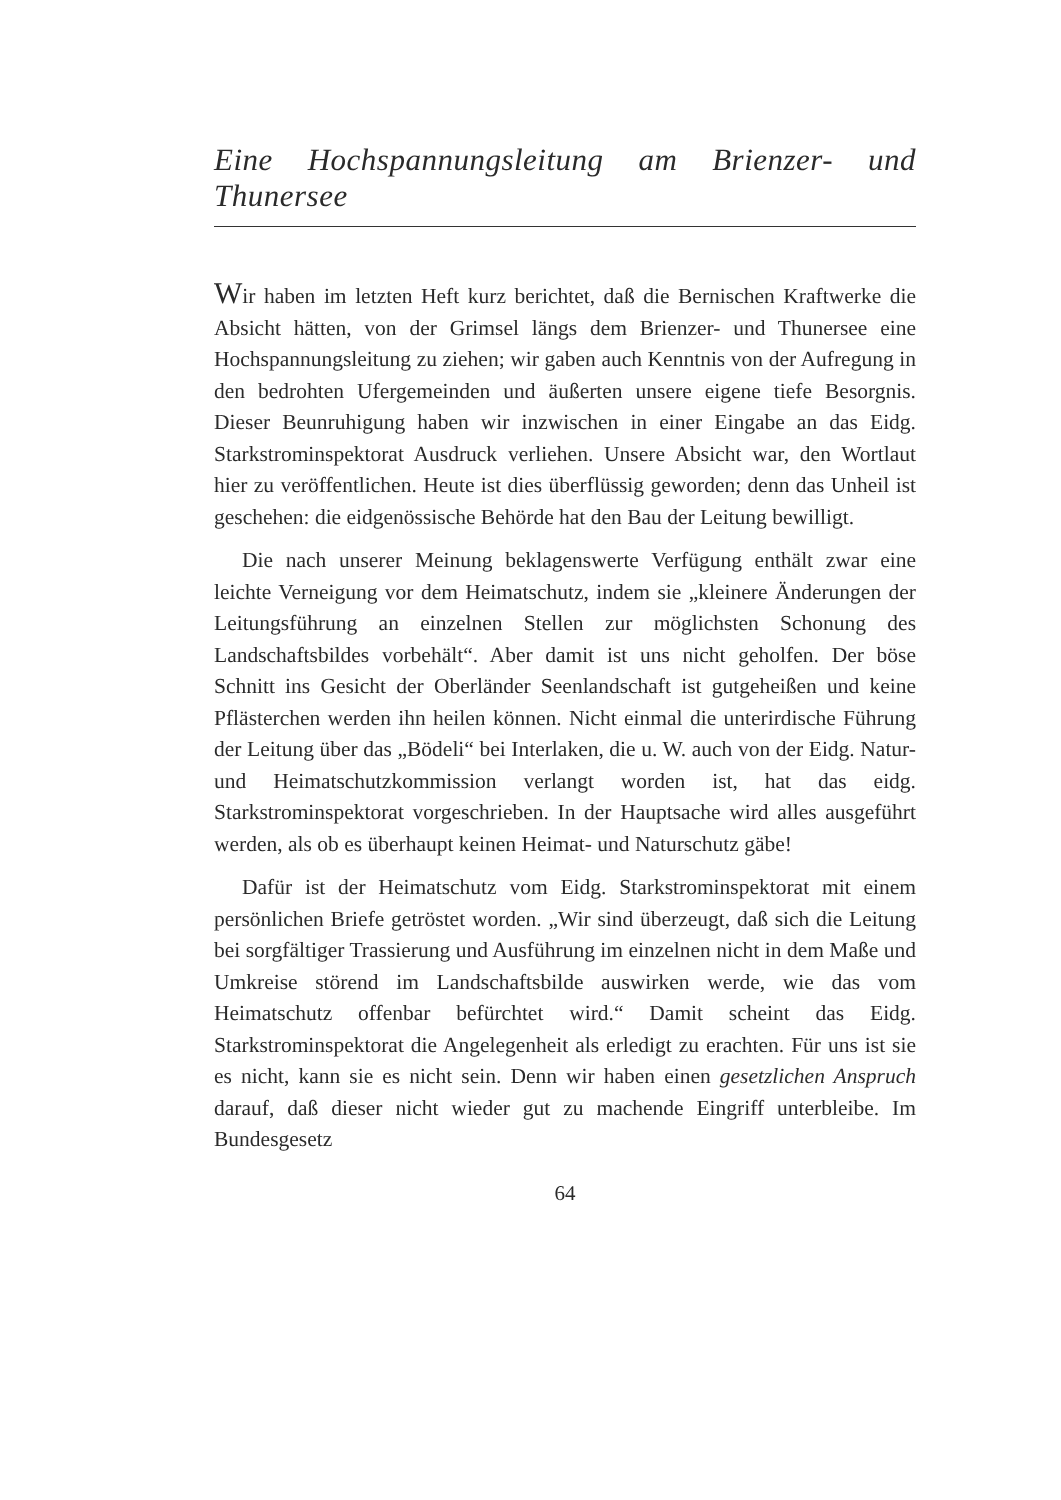Eine Hochspannungsleitung am Brienzer- und Thunersee
Wir haben im letzten Heft kurz berichtet, daß die Bernischen Kraftwerke die Absicht hätten, von der Grimsel längs dem Brienzer- und Thunersee eine Hochspannungsleitung zu ziehen; wir gaben auch Kenntnis von der Aufregung in den bedrohten Ufergemeinden und äußerten unsere eigene tiefe Besorgnis. Dieser Beunruhigung haben wir inzwischen in einer Eingabe an das Eidg. Starkstrominspektorat Ausdruck verliehen. Unsere Absicht war, den Wortlaut hier zu veröffentlichen. Heute ist dies überflüssig geworden; denn das Unheil ist geschehen: die eidgenössische Behörde hat den Bau der Leitung bewilligt.
Die nach unserer Meinung beklagenswerte Verfügung enthält zwar eine leichte Verneigung vor dem Heimatschutz, indem sie „kleinere Änderungen der Leitungsführung an einzelnen Stellen zur möglichsten Schonung des Landschaftsbildes vorbehält“. Aber damit ist uns nicht geholfen. Der böse Schnitt ins Gesicht der Oberländer Seenlandschaft ist gutgeheißen und keine Pflästerchen werden ihn heilen können. Nicht einmal die unterirdische Führung der Leitung über das „Bödeli“ bei Interlaken, die u. W. auch von der Eidg. Natur- und Heimatschutzkommission verlangt worden ist, hat das eidg. Starkstrominspektorat vorgeschrieben. In der Hauptsache wird alles ausgeführt werden, als ob es überhaupt keinen Heimat- und Naturschutz gäbe!
Dafür ist der Heimatschutz vom Eidg. Starkstrominspektorat mit einem persönlichen Briefe getröstet worden. „Wir sind überzeugt, daß sich die Leitung bei sorgfältiger Trassierung und Ausführung im einzelnen nicht in dem Maße und Umkreise störend im Landschaftsbilde auswirken werde, wie das vom Heimatschutz offenbar befürchtet wird.“ Damit scheint das Eidg. Starkstrominspektorat die Angelegenheit als erledigt zu erachten. Für uns ist sie es nicht, kann sie es nicht sein. Denn wir haben einen gesetzlichen Anspruch darauf, daß dieser nicht wieder gut zu machende Eingriff unterbleibe. Im Bundesgesetz
64